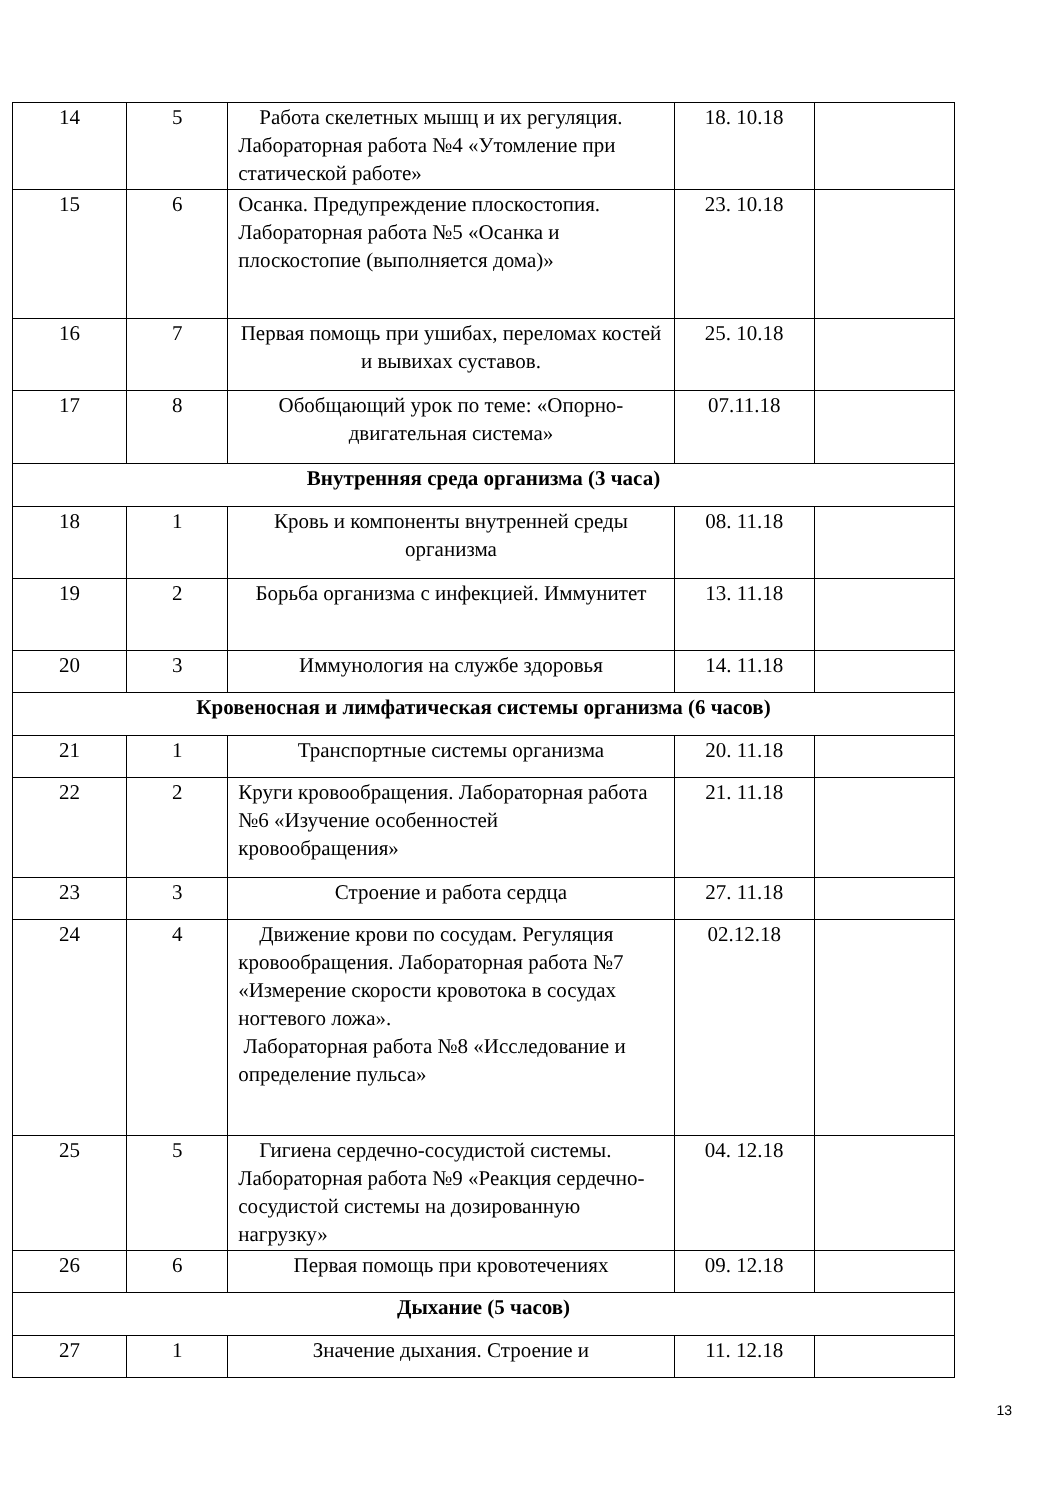| 14 | 5 | Работа скелетных мышц и их регуляция. Лабораторная работа №4 «Утомление при статической работе» | 18. 10.18 | |
| 15 | 6 | Осанка. Предупреждение плоскостопия. Лабораторная работа №5 «Осанка и плоскостопие (выполняется дома)» | 23. 10.18 | |
| 16 | 7 | Первая помощь при ушибах, переломах костей и вывихах суставов. | 25. 10.18 | |
| 17 | 8 | Обобщающий урок по теме: «Опорно-двигательная система» | 07.11.18 | |
| Внутренняя среда организма (3 часа) | | | | |
| 18 | 1 | Кровь и компоненты внутренней среды организма | 08. 11.18 | |
| 19 | 2 | Борьба организма с инфекцией. Иммунитет | 13. 11.18 | |
| 20 | 3 | Иммунология на службе здоровья | 14. 11.18 | |
| Кровеносная и лимфатическая системы организма (6 часов) | | | | |
| 21 | 1 | Транспортные системы организма | 20. 11.18 | |
| 22 | 2 | Круги кровообращения. Лабораторная работа №6 «Изучение особенностей кровообращения» | 21. 11.18 | |
| 23 | 3 | Строение и работа сердца | 27. 11.18 | |
| 24 | 4 | Движение крови по сосудам. Регуляция кровообращения. Лабораторная работа №7 «Измерение скорости кровотока в сосудах ногтевого ложа». Лабораторная работа №8 «Исследование и определение пульса» | 02.12.18 | |
| 25 | 5 | Гигиена сердечно-сосудистой системы. Лабораторная работа №9 «Реакция сердечно-сосудистой системы на дозированную нагрузку» | 04. 12.18 | |
| 26 | 6 | Первая помощь при кровотечениях | 09. 12.18 | |
| Дыхание (5 часов) | | | | |
| 27 | 1 | Значение дыхания. Строение и | 11. 12.18 | |
13